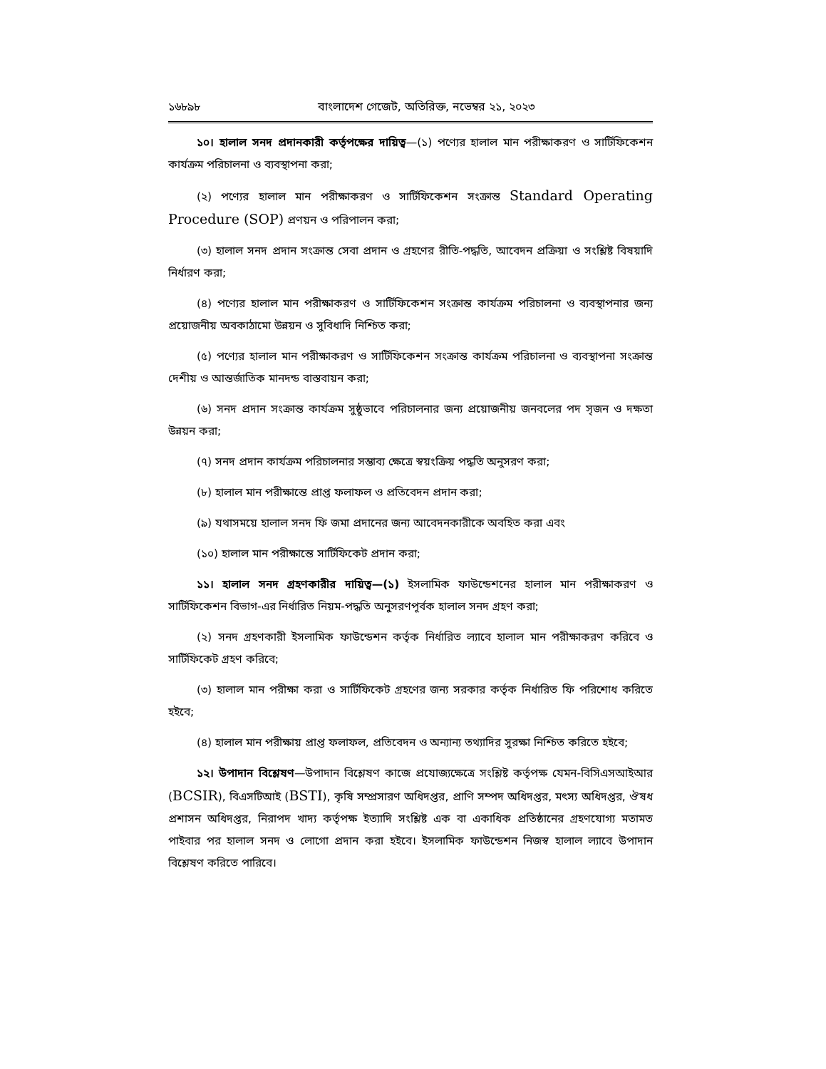১৬৮৯৮ বাংলাদেশ গেজেট, অতিরিক্ত, নভেম্বর ২১, ২০২৩
১০। হালাল সনদ প্রদানকারী কর্তৃপক্ষের দায়িত্ব—(১) পণ্যের হালাল মান পরীক্ষাকরণ ও সার্টিফিকেশন কার্যক্রম পরিচালনা ও ব্যবস্থাপনা করা;
(২) পণ্যের হালাল মান পরীক্ষাকরণ ও সার্টিফিকেশন সংক্রান্ত Standard Operating Procedure (SOP) প্রণয়ন ও পরিপালন করা;
(৩) হালাল সনদ প্রদান সংক্রান্ত সেবা প্রদান ও গ্রহণের রীতি-পদ্ধতি, আবেদন প্রক্রিয়া ও সংশ্লিষ্ট বিষয়াদি নির্ধারণ করা;
(৪) পণ্যের হালাল মান পরীক্ষাকরণ ও সার্টিফিকেশন সংক্রান্ত কার্যক্রম পরিচালনা ও ব্যবস্থাপনার জন্য প্রয়োজনীয় অবকাঠামো উন্নয়ন ও সুবিধাদি নিশ্চিত করা;
(৫) পণ্যের হালাল মান পরীক্ষাকরণ ও সার্টিফিকেশন সংক্রান্ত কার্যক্রম পরিচালনা ও ব্যবস্থাপনা সংক্রান্ত দেশীয় ও আন্তর্জাতিক মানদন্ড বাস্তবায়ন করা;
(৬) সনদ প্রদান সংক্রান্ত কার্যক্রম সুষ্ঠুভাবে পরিচালনার জন্য প্রয়োজনীয় জনবলের পদ সৃজন ও দক্ষতা উন্নয়ন করা;
(৭) সনদ প্রদান কার্যক্রম পরিচালনার সম্ভাব্য ক্ষেত্রে স্বয়ংক্রিয় পদ্ধতি অনুসরণ করা;
(৮) হালাল মান পরীক্ষান্তে প্রাপ্ত ফলাফল ও প্রতিবেদন প্রদান করা;
(৯) যথাসময়ে হালাল সনদ ফি জমা প্রদানের জন্য আবেদনকারীকে অবহিত করা এবং
(১০) হালাল মান পরীক্ষান্তে সার্টিফিকেট প্রদান করা;
১১। হালাল সনদ গ্রহণকারীর দায়িত্ব—(১) ইসলামিক ফাউন্ডেশনের হালাল মান পরীক্ষাকরণ ও সার্টিফিকেশন বিভাগ-এর নির্ধারিত নিয়ম-পদ্ধতি অনুসরণপূর্বক হালাল সনদ গ্রহণ করা;
(২) সনদ গ্রহণকারী ইসলামিক ফাউন্ডেশন কর্তৃক নির্ধারিত ল্যাবে হালাল মান পরীক্ষাকরণ করিবে ও সার্টিফিকেট গ্রহণ করিবে;
(৩) হালাল মান পরীক্ষা করা ও সার্টিফিকেট গ্রহণের জন্য সরকার কর্তৃক নির্ধারিত ফি পরিশোধ করিতে হইবে;
(৪) হালাল মান পরীক্ষায় প্রাপ্ত ফলাফল, প্রতিবেদন ও অন্যান্য তথ্যাদির সুরক্ষা নিশ্চিত করিতে হইবে;
১২। উপাদান বিশ্লেষণ—উপাদান বিশ্লেষণ কাজে প্রযোজ্যক্ষেত্রে সংশ্লিষ্ট কর্তৃপক্ষ যেমন-বিসিএসআইআর (BCSIR), বিএসটিআই (BSTI), কৃষি সম্প্রসারণ অধিদপ্তর, প্রাণি সম্পদ অধিদপ্তর, মৎস্য অধিদপ্তর, ঔষধ প্রশাসন অধিদপ্তর, নিরাপদ খাদ্য কর্তৃপক্ষ ইত্যাদি সংশ্লিষ্ট এক বা একাধিক প্রতিষ্ঠানের গ্রহণযোগ্য মতামত পাইবার পর হালাল সনদ ও লোগো প্রদান করা হইবে। ইসলামিক ফাউন্ডেশন নিজস্ব হালাল ল্যাবে উপাদান বিশ্লেষণ করিতে পারিবে।